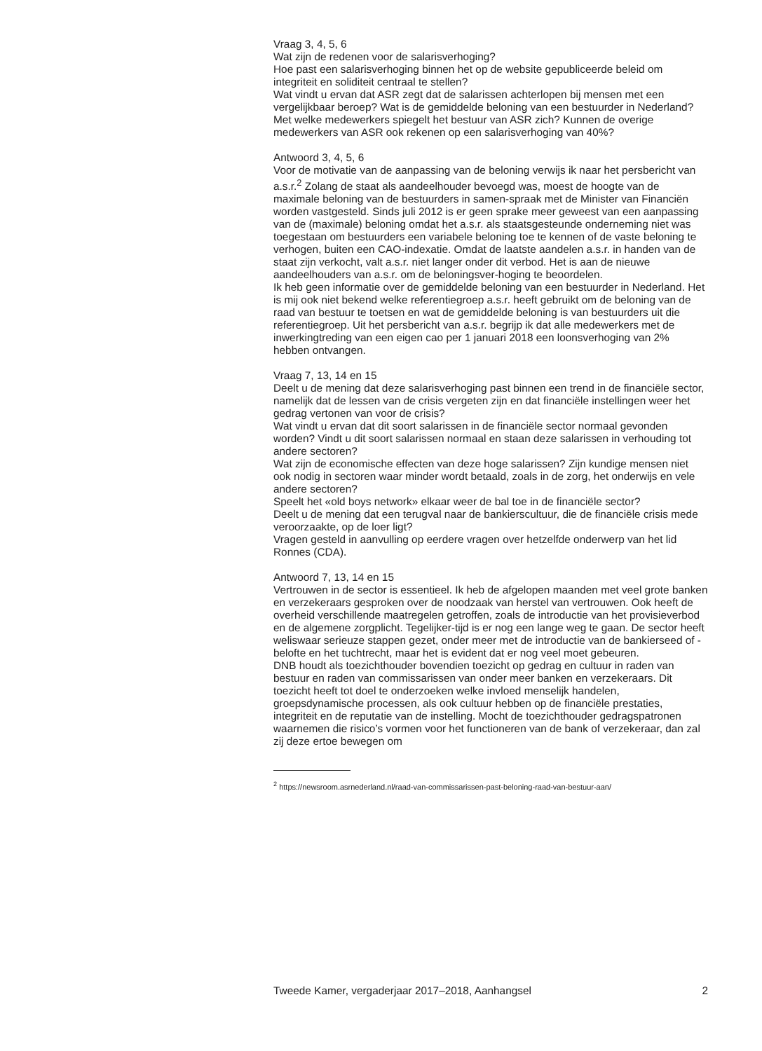Vraag 3, 4, 5, 6
Wat zijn de redenen voor de salarisverhoging?
Hoe past een salarisverhoging binnen het op de website gepubliceerde beleid om integriteit en soliditeit centraal te stellen?
Wat vindt u ervan dat ASR zegt dat de salarissen achterlopen bij mensen met een vergelijkbaar beroep? Wat is de gemiddelde beloning van een bestuurder in Nederland?
Met welke medewerkers spiegelt het bestuur van ASR zich? Kunnen de overige medewerkers van ASR ook rekenen op een salarisverhoging van 40%?
Antwoord 3, 4, 5, 6
Voor de motivatie van de aanpassing van de beloning verwijs ik naar het persbericht van a.s.r.<sup>2</sup> Zolang de staat als aandeelhouder bevoegd was, moest de hoogte van de maximale beloning van de bestuurders in samen-spraak met de Minister van Financiën worden vastgesteld. Sinds juli 2012 is er geen sprake meer geweest van een aanpassing van de (maximale) beloning omdat het a.s.r. als staatsgesteunde onderneming niet was toegestaan om bestuurders een variabele beloning toe te kennen of de vaste beloning te verhogen, buiten een CAO-indexatie. Omdat de laatste aandelen a.s.r. in handen van de staat zijn verkocht, valt a.s.r. niet langer onder dit verbod. Het is aan de nieuwe aandeelhouders van a.s.r. om de beloningsver-hoging te beoordelen.
Ik heb geen informatie over de gemiddelde beloning van een bestuurder in Nederland. Het is mij ook niet bekend welke referentiegroep a.s.r. heeft gebruikt om de beloning van de raad van bestuur te toetsen en wat de gemiddelde beloning is van bestuurders uit die referentiegroep. Uit het persbericht van a.s.r. begrijp ik dat alle medewerkers met de inwerkingtreding van een eigen cao per 1 januari 2018 een loonsverhoging van 2% hebben ontvangen.
Vraag 7, 13, 14 en 15
Deelt u de mening dat deze salarisverhoging past binnen een trend in de financiële sector, namelijk dat de lessen van de crisis vergeten zijn en dat financiële instellingen weer het gedrag vertonen van voor de crisis?
Wat vindt u ervan dat dit soort salarissen in de financiële sector normaal gevonden worden? Vindt u dit soort salarissen normaal en staan deze salarissen in verhouding tot andere sectoren?
Wat zijn de economische effecten van deze hoge salarissen? Zijn kundige mensen niet ook nodig in sectoren waar minder wordt betaald, zoals in de zorg, het onderwijs en vele andere sectoren?
Speelt het «old boys network» elkaar weer de bal toe in de financiële sector?
Deelt u de mening dat een terugval naar de bankierscultuur, die de financiële crisis mede veroorzaakte, op de loer ligt?
Vragen gesteld in aanvulling op eerdere vragen over hetzelfde onderwerp van het lid Ronnes (CDA).
Antwoord 7, 13, 14 en 15
Vertrouwen in de sector is essentieel. Ik heb de afgelopen maanden met veel grote banken en verzekeraars gesproken over de noodzaak van herstel van vertrouwen. Ook heeft de overheid verschillende maatregelen getroffen, zoals de introductie van het provisieverbod en de algemene zorgplicht. Tegelijker-tijd is er nog een lange weg te gaan. De sector heeft weliswaar serieuze stappen gezet, onder meer met de introductie van de bankierseed of -belofte en het tuchtrecht, maar het is evident dat er nog veel moet gebeuren.
DNB houdt als toezichthouder bovendien toezicht op gedrag en cultuur in raden van bestuur en raden van commissarissen van onder meer banken en verzekeraars. Dit toezicht heeft tot doel te onderzoeken welke invloed menselijk handelen, groepsdynamische processen, als ook cultuur hebben op de financiële prestaties, integriteit en de reputatie van de instelling. Mocht de toezichthouder gedragspatronen waarnemen die risico’s vormen voor het functioneren van de bank of verzekeraar, dan zal zij deze ertoe bewegen om
<sup>2</sup> https://newsroom.asrnederland.nl/raad-van-commissarissen-past-beloning-raad-van-bestuur-aan/
Tweede Kamer, vergaderjaar 2017–2018, Aanhangsel 2